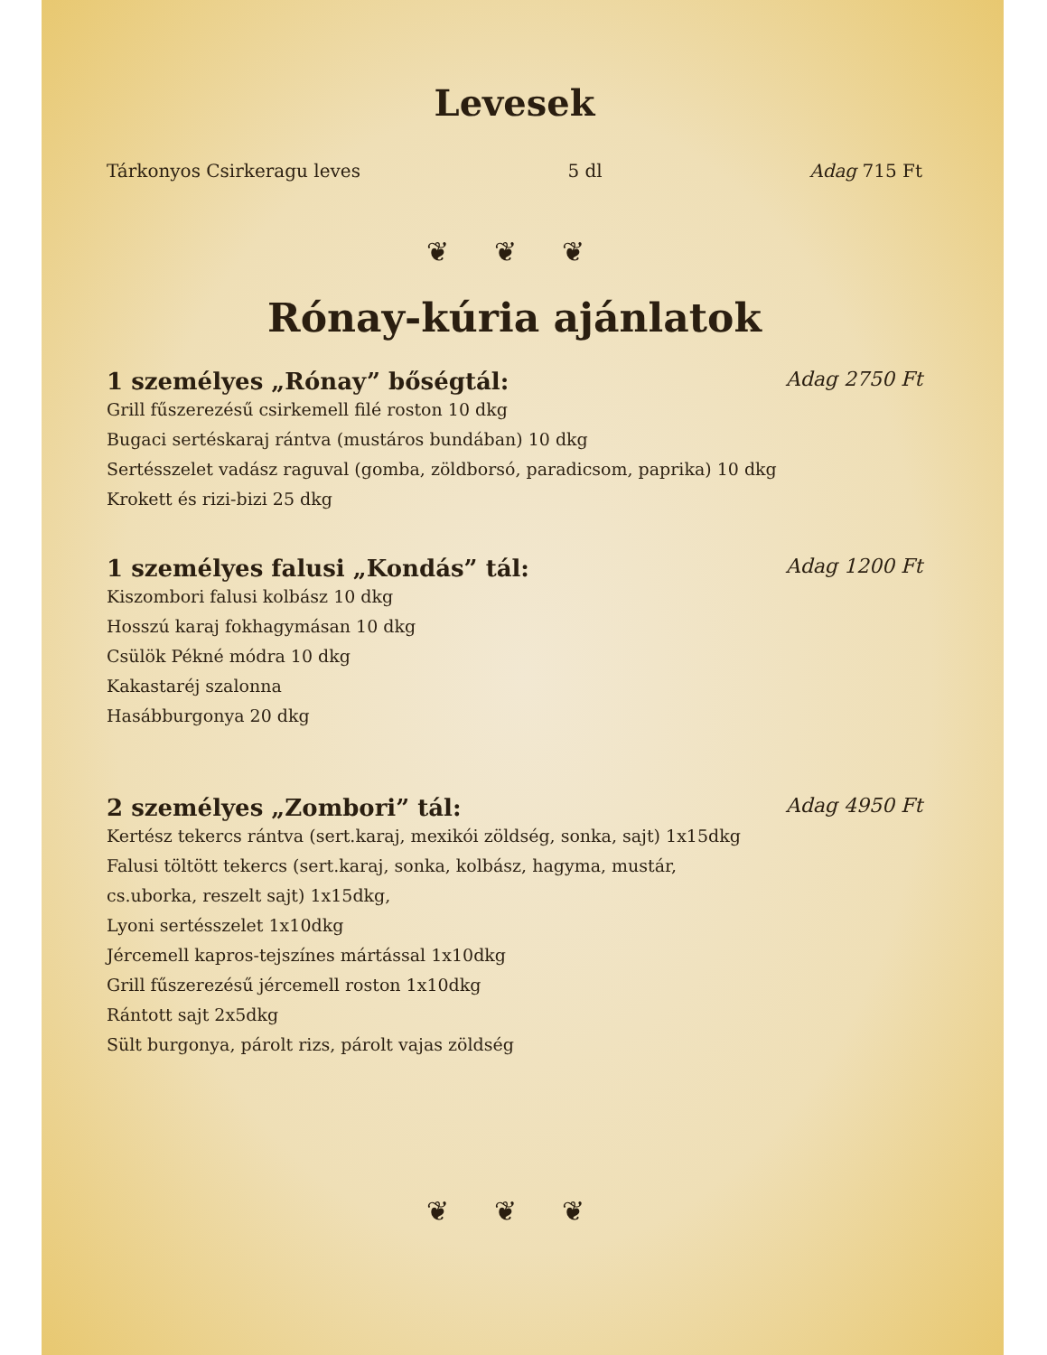Levesek
Tárkonyos Csirkeragu leves 5 dl Adag 715 Ft
❦ ❦ ❦
Rónay-kúria ajánlatok
1 személyes „Rónay” bőségtál: Adag 2750 Ft
Grill fűszerezésű csirkemell filé roston 10 dkg
Bugaci sertéskaraj rántva (mustáros bundában) 10 dkg
Sertésszelet vadász raguval (gomba, zöldborsó, paradicsom, paprika) 10 dkg
Krokett és rizi-bizi 25 dkg
1 személyes falusi „Kondás” tál: Adag 1200 Ft
Kiszombori falusi kolbász 10 dkg
Hosszú karaj fokhagymásan 10 dkg
Csülök Pékné módra 10 dkg
Kakastaréj szalonna
Hasábburgonya 20 dkg
2 személyes „Zombori” tál: Adag 4950 Ft
Kertész tekercs rántva (sert.karaj, mexikói zöldség, sonka, sajt) 1x15dkg
Falusi töltött tekercs (sert.karaj, sonka, kolbász, hagyma, mustár,
cs.uborka, reszelt sajt) 1x15dkg,
Lyoni sertésszelet 1x10dkg
Jércemell kapros-tejszínes mártással 1x10dkg
Grill fűszerezésű jércemell roston 1x10dkg
Rántott sajt 2x5dkg
Sült burgonya, párolt rizs, párolt vajas zöldség
❦ ❦ ❦